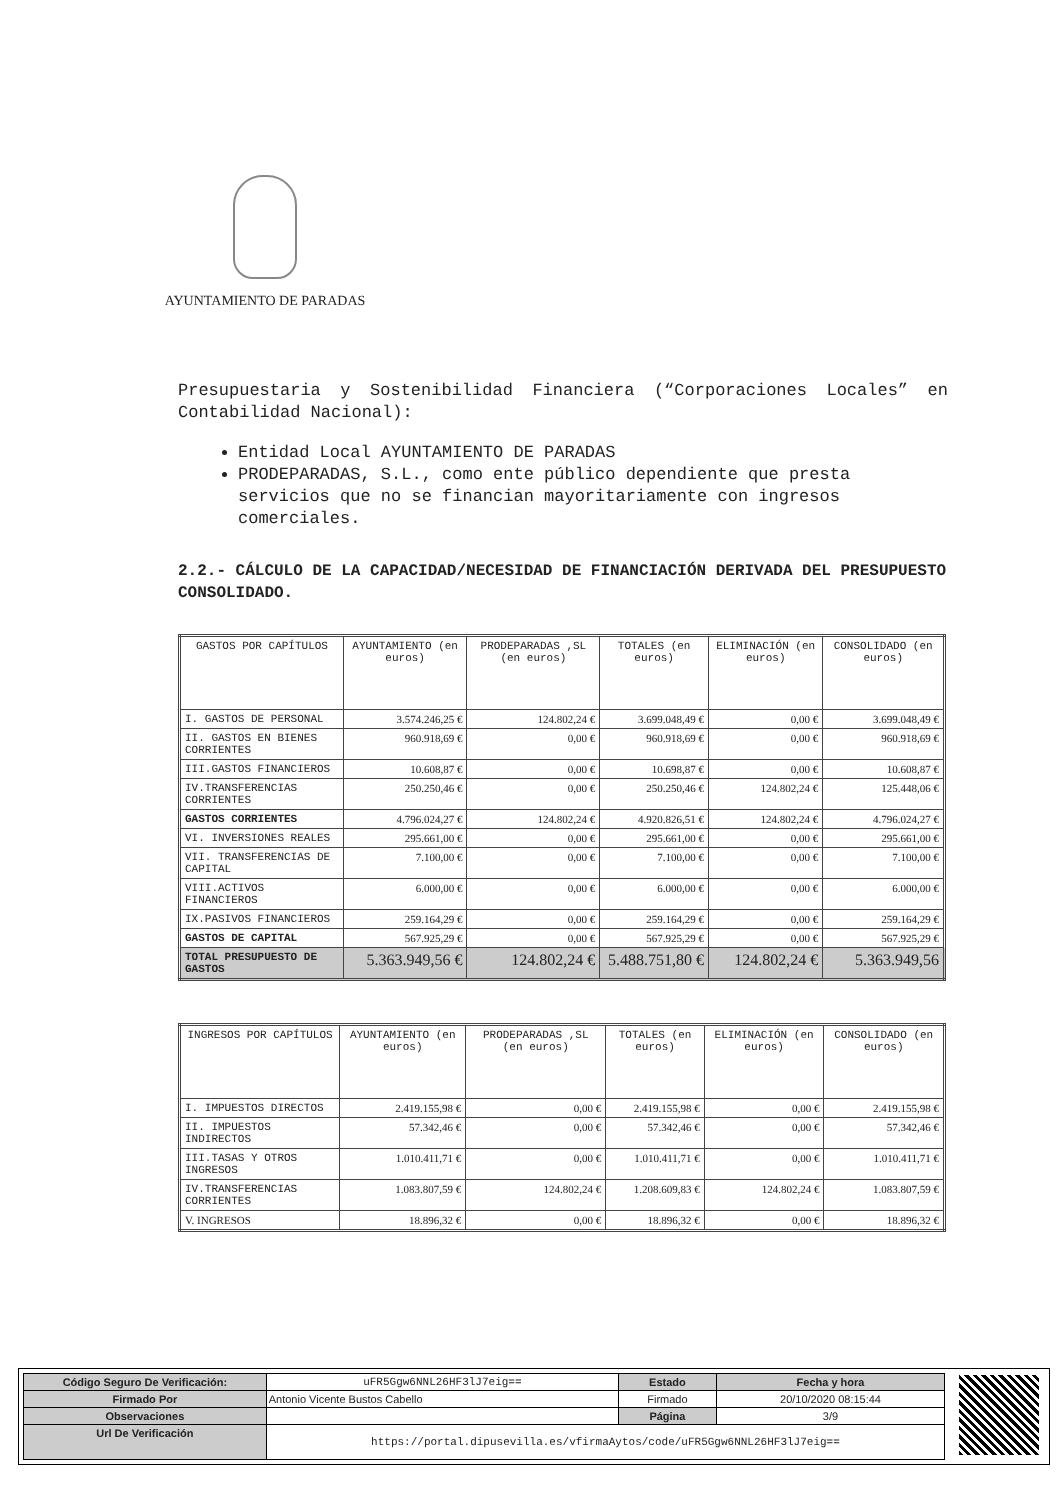AYUNTAMIENTO DE PARADAS
Presupuestaria y Sostenibilidad Financiera (“Corporaciones Locales” en Contabilidad Nacional):
Entidad Local AYUNTAMIENTO DE PARADAS
PRODEPARADAS, S.L., como ente público dependiente que presta servicios que no se financian mayoritariamente con ingresos comerciales.
2.2.- CÁLCULO DE LA CAPACIDAD/NECESIDAD DE FINANCIACIÓN DERIVADA DEL PRESUPUESTO CONSOLIDADO.
| GASTOS POR CAPÍTULOS | AYUNTAMIENTO (en euros) | PRODEPARADAS ,SL (en euros) | TOTALES (en euros) | ELIMINACIÓN (en euros) | CONSOLIDADO (en euros) |
| --- | --- | --- | --- | --- | --- |
| I. GASTOS DE PERSONAL | 3.574.246,25 € | 124.802,24 € | 3.699.048,49 € | 0,00 € | 3.699.048,49 € |
| II. GASTOS EN BIENES CORRIENTES | 960.918,69 € | 0,00 € | 960.918,69 € | 0,00 € | 960.918,69 € |
| III.GASTOS FINANCIEROS | 10.608,87 € | 0,00 € | 10.698,87 € | 0,00 € | 10.608,87 € |
| IV.TRANSFERENCIAS CORRIENTES | 250.250,46 € | 0,00 € | 250.250,46 € | 124.802,24 € | 125.448,06 € |
| GASTOS CORRIENTES | 4.796.024,27 € | 124.802,24 € | 4.920.826,51 € | 124.802,24 € | 4.796.024,27 € |
| VI. INVERSIONES REALES | 295.661,00 € | 0,00 € | 295.661,00 € | 0,00 € | 295.661,00 € |
| VII. TRANSFERENCIAS DE CAPITAL | 7.100,00 € | 0,00 € | 7.100,00 € | 0,00 € | 7.100,00 € |
| VIII.ACTIVOS FINANCIEROS | 6.000,00 € | 0,00 € | 6.000,00 € | 0,00 € | 6.000,00 € |
| IX.PASIVOS FINANCIEROS | 259.164,29 € | 0,00 € | 259.164,29 € | 0,00 € | 259.164,29 € |
| GASTOS DE CAPITAL | 567.925,29 € | 0,00 € | 567.925,29 € | 0,00 € | 567.925,29 € |
| TOTAL PRESUPUESTO DE GASTOS | 5.363.949,56 € | 124.802,24 € | 5.488.751,80 € | 124.802,24 € | 5.363.949,56 |
| INGRESOS POR CAPÍTULOS | AYUNTAMIENTO (en euros) | PRODEPARADAS ,SL (en euros) | TOTALES (en euros) | ELIMINACIÓN (en euros) | CONSOLIDADO (en euros) |
| --- | --- | --- | --- | --- | --- |
| I. IMPUESTOS DIRECTOS | 2.419.155,98 € | 0,00 € | 2.419.155,98 € | 0,00 € | 2.419.155,98 € |
| II. IMPUESTOS INDIRECTOS | 57.342,46 € | 0,00 € | 57.342,46 € | 0,00 € | 57.342,46 € |
| III.TASAS Y OTROS INGRESOS | 1.010.411,71 € | 0,00 € | 1.010.411,71 € | 0,00 € | 1.010.411,71 € |
| IV.TRANSFERENCIAS CORRIENTES | 1.083.807,59 € | 124.802,24 € | 1.208.609,83 € | 124.802,24 € | 1.083.807,59 € |
| V. INGRESOS | 18.896,32 € | 0,00 € | 18.896,32 € | 0,00 € | 18.896,32 € |
| Código Seguro De Verificación: | uFR5Ggw6NNL26HF3lJ7eig== | Estado | Fecha y hora |
| Firmado Por | Antonio Vicente Bustos Cabello | Firmado | 20/10/2020 08:15:44 |
| Observaciones | | Página | 3/9 |
| Url De Verificación | https://portal.dipusevilla.es/vfirmaAytos/code/uFR5Ggw6NNL26HF3lJ7eig== | | |